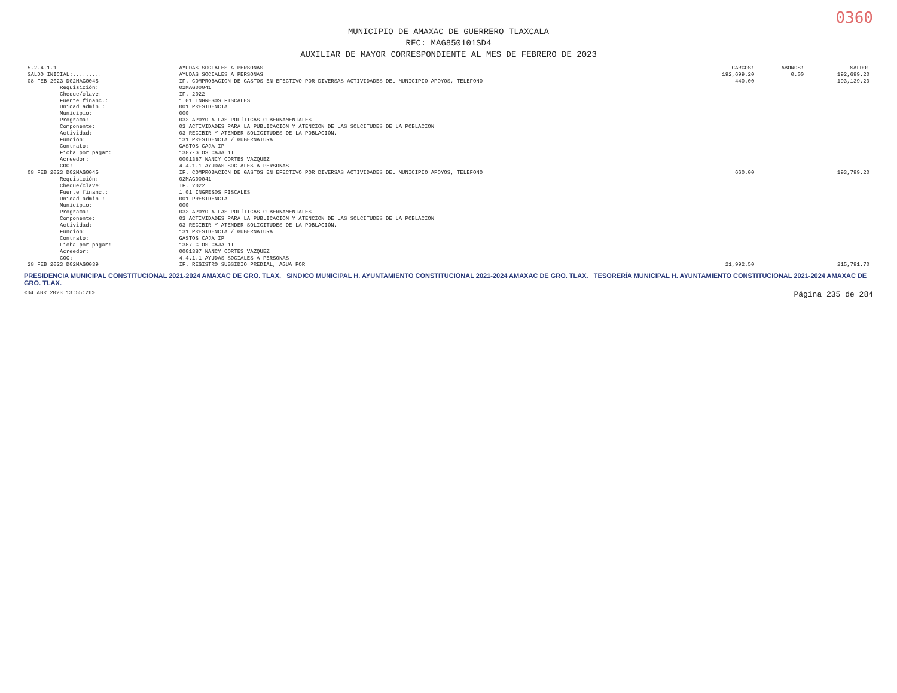0360
MUNICIPIO DE AMAXAC DE GUERRERO TLAXCALA
RFC: MAG850101SD4
AUXILIAR DE MAYOR CORRESPONDIENTE AL MES DE FEBRERO DE 2023
| 5.2.4.1.1 | AYUDAS SOCIALES A PERSONAS | CARGOS: | ABONOS: | SALDO: |
| --- | --- | --- | --- | --- |
| SALDO INICIAL:......... | AYUDAS SOCIALES A PERSONAS | 192,699.20 | 0.00 | 192,699.20 |
| 08 FEB 2023 D02MAG0045 | IF. COMPROBACION DE GASTOS EN EFECTIVO POR DIVERSAS ACTIVIDADES DEL MUNICIPIO APOYOS, TELEFONO | 440.00 | | 193,139.20 |
| Requisición: | 02MAG00041 | | | |
| Cheque/clave: | IF. 2022 | | | |
| Fuente financ.: | 1.01 INGRESOS FISCALES | | | |
| Unidad admin.: | 001 PRESIDENCIA | | | |
| Municipio: | 000 | | | |
| Programa: | 033 APOYO A LAS POLÍTICAS GUBERNAMENTALES | | | |
| Componente: | 03 ACTIVIDADES PARA LA PUBLICACION Y ATENCION DE LAS SOLCITUDES DE LA POBLACION | | | |
| Actividad: | 03 RECIBIR Y ATENDER SOLICITUDES DE LA POBLACIÓN. | | | |
| Función: | 131 PRESIDENCIA / GUBERNATURA | | | |
| Contrato: | GASTOS CAJA IP | | | |
| Ficha por pagar: | 1387-GTOS CAJA 1T | | | |
| Acreedor: | 0001387 NANCY CORTES VAZQUEZ | | | |
| COG: | 4.4.1.1 AYUDAS SOCIALES A PERSONAS | | | |
| 08 FEB 2023 D02MAG0045 | IF. COMPROBACION DE GASTOS EN EFECTIVO POR DIVERSAS ACTIVIDADES DEL MUNICIPIO APOYOS, TELEFONO | 660.00 | | 193,799.20 |
| Requisición: | 02MAG00041 | | | |
| Cheque/clave: | IF. 2022 | | | |
| Fuente financ.: | 1.01 INGRESOS FISCALES | | | |
| Unidad admin.: | 001 PRESIDENCIA | | | |
| Municipio: | 000 | | | |
| Programa: | 033 APOYO A LAS POLÍTICAS GUBERNAMENTALES | | | |
| Componente: | 03 ACTIVIDADES PARA LA PUBLICACION Y ATENCION DE LAS SOLCITUDES DE LA POBLACION | | | |
| Actividad: | 03 RECIBIR Y ATENDER SOLICITUDES DE LA POBLACIÓN. | | | |
| Función: | 131 PRESIDENCIA / GUBERNATURA | | | |
| Contrato: | GASTOS CAJA IP | | | |
| Ficha por pagar: | 1387-GTOS CAJA 1T | | | |
| Acreedor: | 0001387 NANCY CORTES VAZQUEZ | | | |
| COG: | 4.4.1.1 AYUDAS SOCIALES A PERSONAS | | | |
| 28 FEB 2023 D02MAG0039 | IF. REGISTRO SUBSIDIO PREDIAL, AGUA POR | 21,992.50 | | 215,791.70 |
PRESIDENCIA MUNICIPAL CONSTITUCIONAL 2021-2024 AMAXAC DE GRO. TLAX. SINDICO MUNICIPAL H. AYUNTAMIENTO CONSTITUCIONAL 2021-2024 AMAXAC DE GRO. TLAX. TESORERÍA MUNICIPAL H. AYUNTAMIENTO CONSTITUCIONAL 2021-2024 AMAXAC DE GRO. TLAX.
<04 ABR 2023 13:55:26> Página 235 de 284